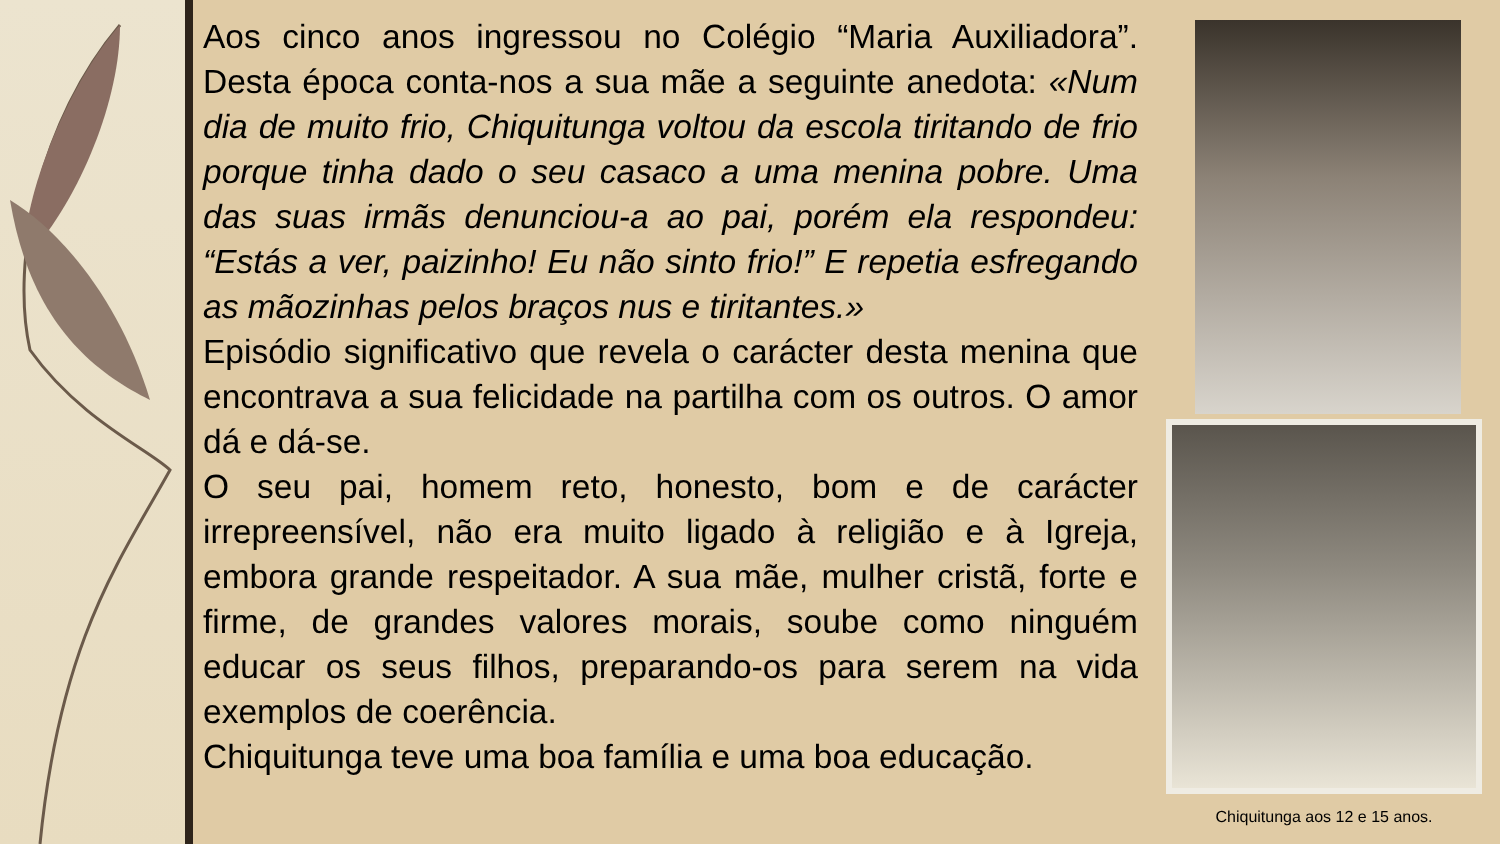Aos cinco anos ingressou no Colégio “Maria Auxiliadora”. Desta época conta-nos a sua mãe a seguinte anedota: «Num dia de muito frio, Chiquitunga voltou da escola tiritando de frio porque tinha dado o seu casaco a uma menina pobre. Uma das suas irmãs denunciou-a ao pai, porém ela respondeu: “Estás a ver, paizinho! Eu não sinto frio!” E repetia esfregando as mãozinhas pelos braços nus e tiritantes.»
Episódio significativo que revela o carácter desta menina que encontrava a sua felicidade na partilha com os outros. O amor dá e dá-se.
O seu pai, homem reto, honesto, bom e de carácter irrepreensível, não era muito ligado à religião e à Igreja, embora grande respeitador. A sua mãe, mulher cristã, forte e firme, de grandes valores morais, soube como ninguém educar os seus filhos, preparando-os para serem na vida exemplos de coerência.
Chiquitunga teve uma boa família e uma boa educação.
Chiquitunga aos 12 e 15 anos.